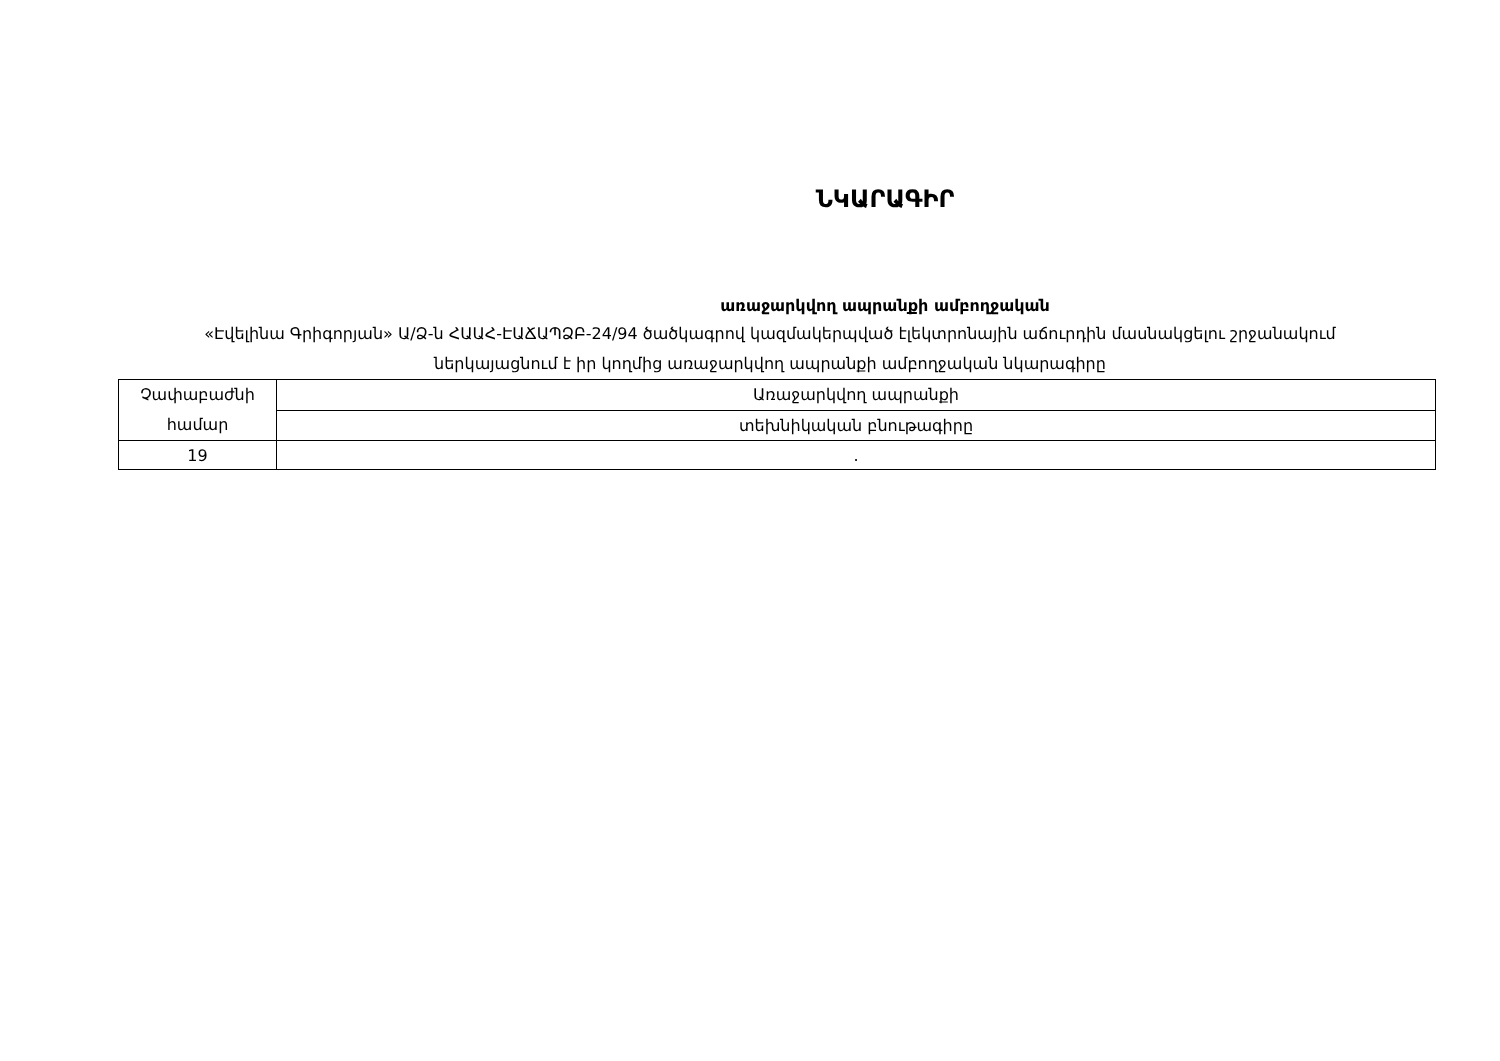ՆԿԱՐԱԳԻՐ
առաջարկվող ապրանքի ամբողջական
«Էվելինա Գրիգորյան» Ա/Ձ-ն ՀԱԱՀ-ԷԱՃԱՊՁԲ-24/94 ծածկագրով կազմակերպված էլեկտրոնային աճուրդին մասնակցելու շրջանակում ներկայացնում է իր կողմից առաջարկվող ապրանքի ամբողջական նկարագիրը
| Չափաբաժնի համար | Առաջարկվող ապրանքի |
| | տեխնիկական բնութագիրը |
| 19 | . |